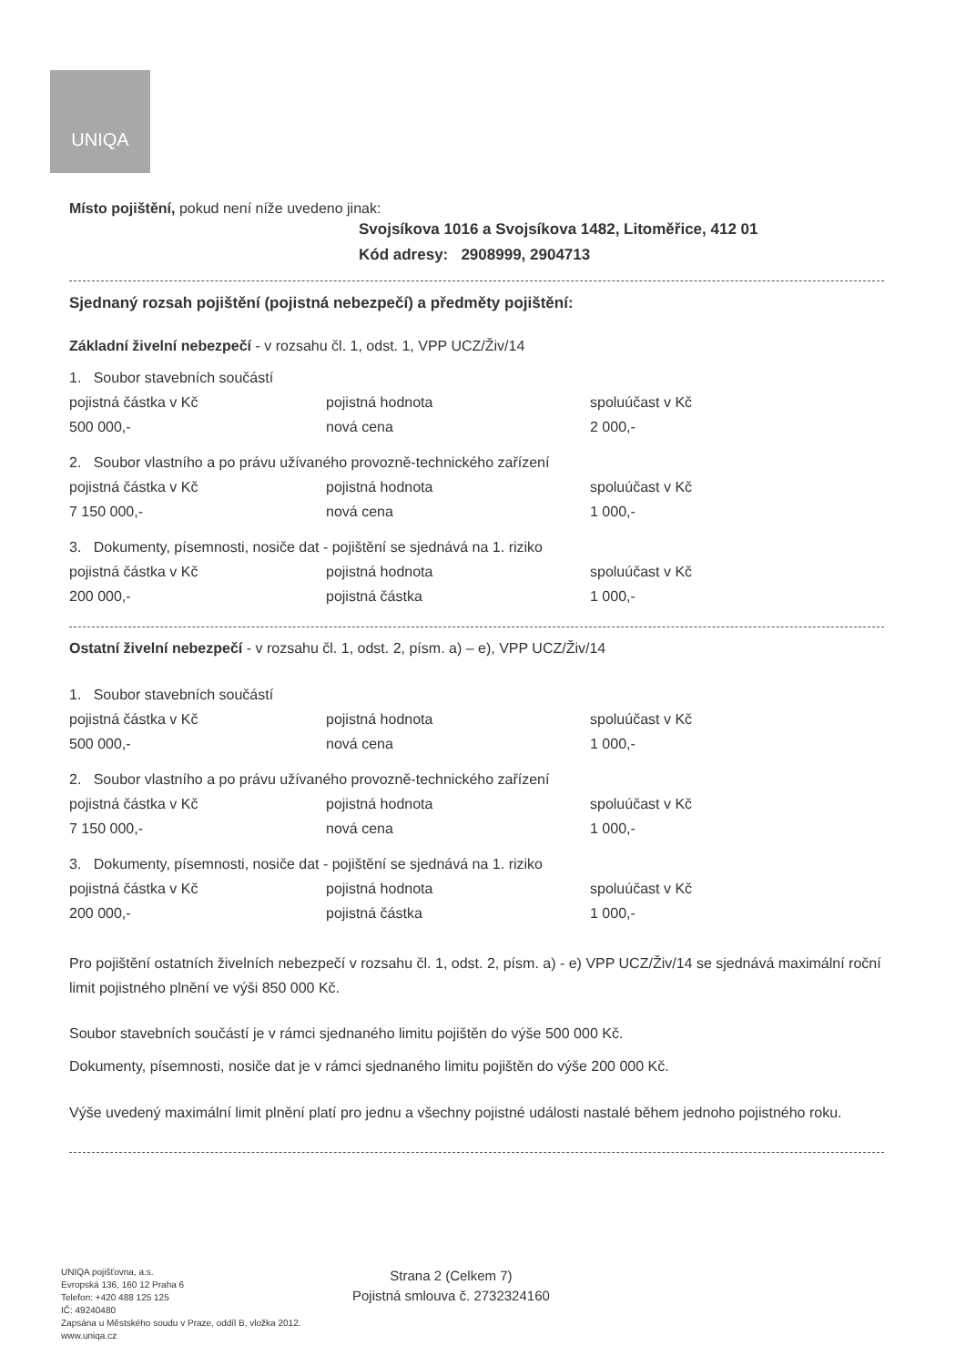UNIQA
Místo pojištění, pokud není níže uvedeno jinak:
Svojsíkova 1016 a Svojsíkova 1482, Litoměřice, 412 01
Kód adresy: 2908999, 2904713
Sjednaný rozsah pojištění (pojistná nebezpečí) a předměty pojištění:
Základní živelní nebezpečí - v rozsahu čl. 1, odst. 1, VPP UCZ/Živ/14
1. Soubor stavebních součástí
pojistná částka v Kč pojistná hodnota spoluúčast v Kč
500 000,- nová cena 2 000,-
2. Soubor vlastního a po právu užívaného provozně-technického zařízení
pojistná částka v Kč pojistná hodnota spoluúčast v Kč
7 150 000,- nová cena 1 000,-
3. Dokumenty, písemnosti, nosiče dat - pojištění se sjednává na 1. riziko
pojistná částka v Kč pojistná hodnota spoluúčast v Kč
200 000,- pojistná částka 1 000,-
Ostatní živelní nebezpečí - v rozsahu čl. 1, odst. 2, písm. a) – e), VPP UCZ/Živ/14
1. Soubor stavebních součástí
pojistná částka v Kč pojistná hodnota spoluúčast v Kč
500 000,- nová cena 1 000,-
2. Soubor vlastního a po právu užívaného provozně-technického zařízení
pojistná částka v Kč pojistná hodnota spoluúčast v Kč
7 150 000,- nová cena 1 000,-
3. Dokumenty, písemnosti, nosiče dat - pojištění se sjednává na 1. riziko
pojistná částka v Kč pojistná hodnota spoluúčast v Kč
200 000,- pojistná částka 1 000,-
Pro pojištění ostatních živelních nebezpečí v rozsahu čl. 1, odst. 2, písm. a) - e) VPP UCZ/Živ/14 se sjednává maximální roční limit pojistného plnění ve výši 850 000 Kč.
Soubor stavebních součástí je v rámci sjednaného limitu pojištěn do výše 500 000 Kč.
Dokumenty, písemnosti, nosiče dat je v rámci sjednaného limitu pojištěn do výše 200 000 Kč.
Výše uvedený maximální limit plnění platí pro jednu a všechny pojistné události nastalé během jednoho pojistného roku.
UNIQA pojišťovna, a.s.
Evropská 136, 160 12 Praha 6
Telefon: +420 488 125 125
IČ: 49240480
Zapsána u Městského soudu v Praze, oddíl B, vložka 2012.
www.uniqa.cz
Strana 2 (Celkem 7)
Pojistná smlouva č. 2732324160